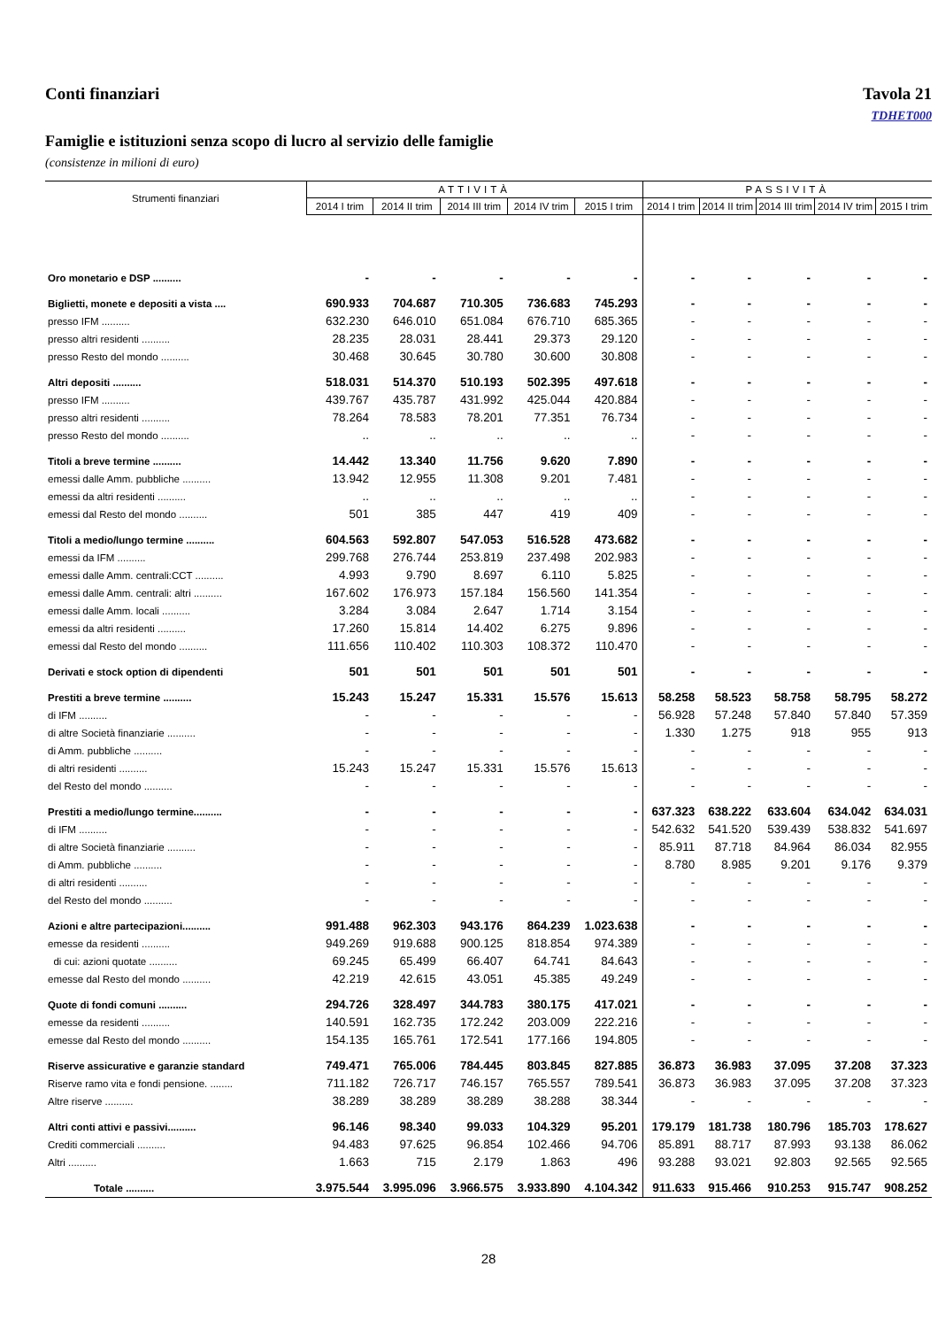Conti finanziari Tavola 21
TDHET000
Famiglie e istituzioni senza scopo di lucro al servizio delle famiglie
(consistenze in milioni di euro)
| Strumenti finanziari | ATTIVITÀ | | | | | PASSIVITÀ | | | | |
| --- | --- | --- | --- | --- | --- | --- | --- | --- | --- | --- |
| | 2014 I trim | 2014 II trim | 2014 III trim | 2014 IV trim | 2015 I trim | 2014 I trim | 2014 II trim | 2014 III trim | 2014 IV trim | 2015 I trim |
| Oro monetario e DSP .......... | - | - | - | - | - | - | - | - | - | - |
| Biglietti, monete e depositi a vista .... | 690.933 | 704.687 | 710.305 | 736.683 | 745.293 | - | - | - | - | - |
| presso IFM .......... | 632.230 | 646.010 | 651.084 | 676.710 | 685.365 | - | - | - | - | - |
| presso altri residenti .......... | 28.235 | 28.031 | 28.441 | 29.373 | 29.120 | - | - | - | - | - |
| presso Resto del mondo .......... | 30.468 | 30.645 | 30.780 | 30.600 | 30.808 | - | - | - | - | - |
| Altri depositi .......... | 518.031 | 514.370 | 510.193 | 502.395 | 497.618 | - | - | - | - | - |
| presso IFM .......... | 439.767 | 435.787 | 431.992 | 425.044 | 420.884 | - | - | - | - | - |
| presso altri residenti .......... | 78.264 | 78.583 | 78.201 | 77.351 | 76.734 | - | - | - | - | - |
| presso Resto del mondo .......... | .. | .. | .. | .. | .. | - | - | - | - | - |
| Titoli a breve termine .......... | 14.442 | 13.340 | 11.756 | 9.620 | 7.890 | - | - | - | - | - |
| emessi dalle Amm. pubbliche .......... | 13.942 | 12.955 | 11.308 | 9.201 | 7.481 | - | - | - | - | - |
| emessi da altri residenti .......... | .. | .. | .. | .. | .. | - | - | - | - | - |
| emessi dal Resto del mondo .......... | 501 | 385 | 447 | 419 | 409 | - | - | - | - | - |
| Titoli a medio/lungo termine .......... | 604.563 | 592.807 | 547.053 | 516.528 | 473.682 | - | - | - | - | - |
| emessi da IFM .......... | 299.768 | 276.744 | 253.819 | 237.498 | 202.983 | - | - | - | - | - |
| emessi dalle Amm. centrali:CCT .......... | 4.993 | 9.790 | 8.697 | 6.110 | 5.825 | - | - | - | - | - |
| emessi dalle Amm. centrali: altri .......... | 167.602 | 176.973 | 157.184 | 156.560 | 141.354 | - | - | - | - | - |
| emessi dalle Amm. locali .......... | 3.284 | 3.084 | 2.647 | 1.714 | 3.154 | - | - | - | - | - |
| emessi da altri residenti .......... | 17.260 | 15.814 | 14.402 | 6.275 | 9.896 | - | - | - | - | - |
| emessi dal Resto del mondo .......... | 111.656 | 110.402 | 110.303 | 108.372 | 110.470 | - | - | - | - | - |
| Derivati e stock option di dipendenti | 501 | 501 | 501 | 501 | 501 | - | - | - | - | - |
| Prestiti a breve termine .......... | 15.243 | 15.247 | 15.331 | 15.576 | 15.613 | 58.258 | 58.523 | 58.758 | 58.795 | 58.272 |
| di IFM .......... | - | - | - | - | - | 56.928 | 57.248 | 57.840 | 57.840 | 57.359 |
| di altre Società finanziarie .......... | - | - | - | - | - | 1.330 | 1.275 | 918 | 955 | 913 |
| di Amm. pubbliche .......... | - | - | - | - | - | - | - | - | - | - |
| di altri residenti .......... | 15.243 | 15.247 | 15.331 | 15.576 | 15.613 | - | - | - | - | - |
| del Resto del mondo .......... | - | - | - | - | - | - | - | - | - | - |
| Prestiti a medio/lungo termine.......... | - | - | - | - | - | 637.323 | 638.222 | 633.604 | 634.042 | 634.031 |
| di IFM .......... | - | - | - | - | - | 542.632 | 541.520 | 539.439 | 538.832 | 541.697 |
| di altre Società finanziarie .......... | - | - | - | - | - | 85.911 | 87.718 | 84.964 | 86.034 | 82.955 |
| di Amm. pubbliche .......... | - | - | - | - | - | 8.780 | 8.985 | 9.201 | 9.176 | 9.379 |
| di altri residenti .......... | - | - | - | - | - | - | - | - | - | - |
| del Resto del mondo .......... | - | - | - | - | - | - | - | - | - | - |
| Azioni e altre partecipazioni.......... | 991.488 | 962.303 | 943.176 | 864.239 | 1.023.638 | - | - | - | - | - |
| emesse da residenti .......... | 949.269 | 919.688 | 900.125 | 818.854 | 974.389 | - | - | - | - | - |
| di cui: azioni quotate .......... | 69.245 | 65.499 | 66.407 | 64.741 | 84.643 | - | - | - | - | - |
| emesse dal Resto del mondo .......... | 42.219 | 42.615 | 43.051 | 45.385 | 49.249 | - | - | - | - | - |
| Quote di fondi comuni .......... | 294.726 | 328.497 | 344.783 | 380.175 | 417.021 | - | - | - | - | - |
| emesse da residenti .......... | 140.591 | 162.735 | 172.242 | 203.009 | 222.216 | - | - | - | - | - |
| emesse dal Resto del mondo .......... | 154.135 | 165.761 | 172.541 | 177.166 | 194.805 | - | - | - | - | - |
| Riserve assicurative e garanzie standard | 749.471 | 765.006 | 784.445 | 803.845 | 827.885 | 36.873 | 36.983 | 37.095 | 37.208 | 37.323 |
| Riserve ramo vita e fondi pensione. ........ | 711.182 | 726.717 | 746.157 | 765.557 | 789.541 | 36.873 | 36.983 | 37.095 | 37.208 | 37.323 |
| Altre riserve .......... | 38.289 | 38.289 | 38.289 | 38.288 | 38.344 | - | - | - | - | - |
| Altri conti attivi e passivi.......... | 96.146 | 98.340 | 99.033 | 104.329 | 95.201 | 179.179 | 181.738 | 180.796 | 185.703 | 178.627 |
| Crediti commerciali .......... | 94.483 | 97.625 | 96.854 | 102.466 | 94.706 | 85.891 | 88.717 | 87.993 | 93.138 | 86.062 |
| Altri .......... | 1.663 | 715 | 2.179 | 1.863 | 496 | 93.288 | 93.021 | 92.803 | 92.565 | 92.565 |
| Totale .......... | 3.975.544 | 3.995.096 | 3.966.575 | 3.933.890 | 4.104.342 | 911.633 | 915.466 | 910.253 | 915.747 | 908.252 |
28